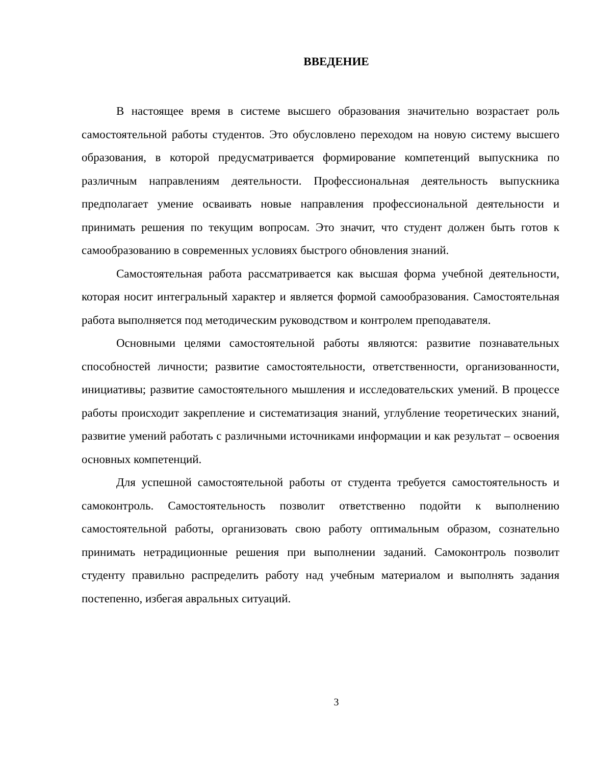ВВЕДЕНИЕ
В настоящее время в системе высшего образования значительно возрастает роль самостоятельной работы студентов. Это обусловлено переходом на новую систему высшего образования, в которой предусматривается формирование компетенций выпускника по различным направлениям деятельности. Профессиональная деятельность выпускника предполагает умение осваивать новые направления профессиональной деятельности и принимать решения по текущим вопросам. Это значит, что студент должен быть готов к самообразованию в современных условиях быстрого обновления знаний.
Самостоятельная работа рассматривается как высшая форма учебной деятельности, которая носит интегральный характер и является формой самообразования. Самостоятельная работа выполняется под методическим руководством и контролем преподавателя.
Основными целями самостоятельной работы являются: развитие познавательных способностей личности; развитие самостоятельности, ответственности, организованности, инициативы; развитие самостоятельного мышления и исследовательских умений. В процессе работы происходит закрепление и систематизация знаний, углубление теоретических знаний, развитие умений работать с различными источниками информации и как результат – освоения основных компетенций.
Для успешной самостоятельной работы от студента требуется самостоятельность и самоконтроль. Самостоятельность позволит ответственно подойти к выполнению самостоятельной работы, организовать свою работу оптимальным образом, сознательно принимать нетрадиционные решения при выполнении заданий. Самоконтроль позволит студенту правильно распределить работу над учебным материалом и выполнять задания постепенно, избегая авральных ситуаций.
3